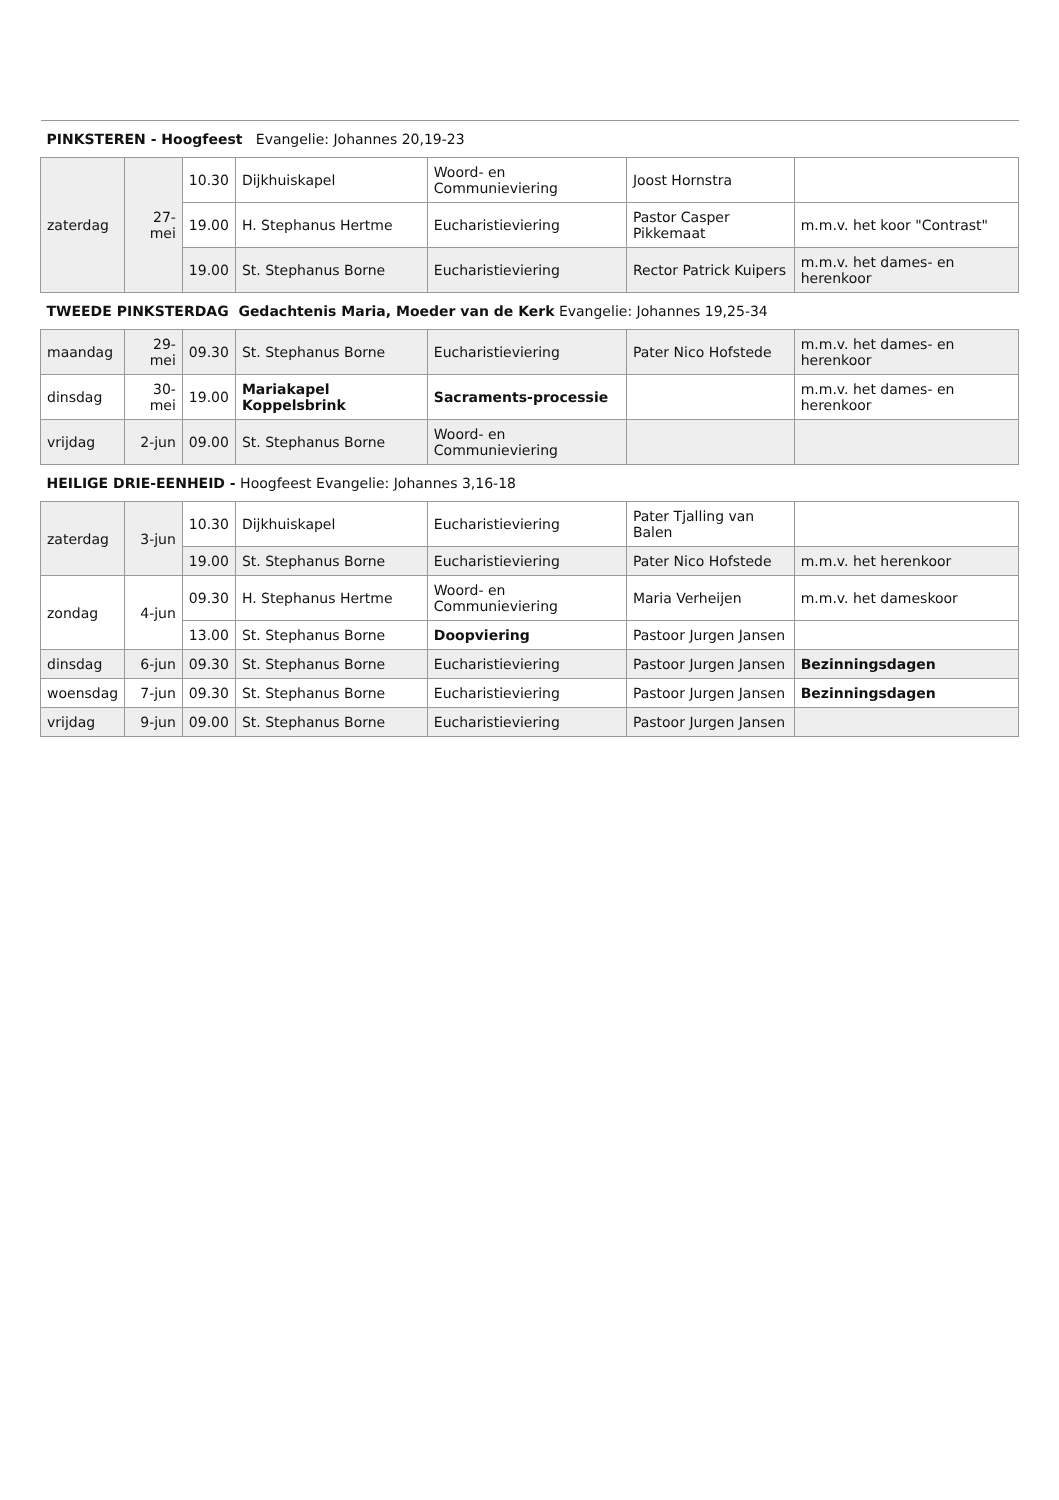| PINKSTEREN - Hoogfeest Evangelie: Johannes 20,19-23 | | | | | | |
| zaterdag | 27-mei | 10.30 | Dijkhuiskapel | Woord- en Communieviering | Joost Hornstra | |
| | | 19.00 | H. Stephanus Hertme | Eucharistieviering | Pastor Casper Pikkemaat | m.m.v. het koor "Contrast" |
| | | 19.00 | St. Stephanus Borne | Eucharistieviering | Rector Patrick Kuipers | m.m.v. het dames- en herenkoor |
| TWEEDE PINKSTERDAG Gedachtenis Maria, Moeder van de Kerk Evangelie: Johannes 19,25-34 | | | | | | |
| maandag | 29-mei | 09.30 | St. Stephanus Borne | Eucharistieviering | Pater Nico Hofstede | m.m.v. het dames- en herenkoor |
| dinsdag | 30-mei | 19.00 | Mariakapel Koppelsbrink | Sacraments-processie | | m.m.v. het dames- en herenkoor |
| vrijdag | 2-jun | 09.00 | St. Stephanus Borne | Woord- en Communieviering | | |
| HEILIGE DRIE-EENHEID - Hoogfeest Evangelie: Johannes 3,16-18 | | | | | | |
| zaterdag | 3-jun | 10.30 | Dijkhuiskapel | Eucharistieviering | Pater Tjalling van Balen | |
| | | 19.00 | St. Stephanus Borne | Eucharistieviering | Pater Nico Hofstede | m.m.v. het herenkoor |
| zondag | 4-jun | 09.30 | H. Stephanus Hertme | Woord- en Communieviering | Maria Verheijen | m.m.v. het dameskoor |
| | | 13.00 | St. Stephanus Borne | Doopviering | Pastoor Jurgen Jansen | |
| dinsdag | 6-jun | 09.30 | St. Stephanus Borne | Eucharistieviering | Pastoor Jurgen Jansen | Bezinningsdagen |
| woensdag | 7-jun | 09.30 | St. Stephanus Borne | Eucharistieviering | Pastoor Jurgen Jansen | Bezinningsdagen |
| vrijdag | 9-jun | 09.00 | St. Stephanus Borne | Eucharistieviering | Pastoor Jurgen Jansen | |